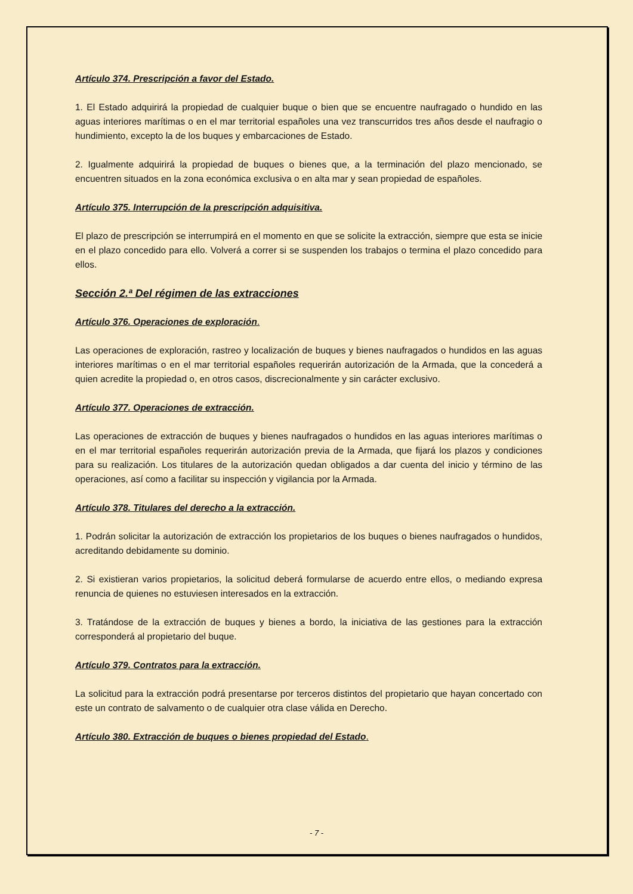Artículo 374. Prescripción a favor del Estado.
1. El Estado adquirirá la propiedad de cualquier buque o bien que se encuentre naufragado o hundido en las aguas interiores marítimas o en el mar territorial españoles una vez transcurridos tres años desde el naufragio o hundimiento, excepto la de los buques y embarcaciones de Estado.
2. Igualmente adquirirá la propiedad de buques o bienes que, a la terminación del plazo mencionado, se encuentren situados en la zona económica exclusiva o en alta mar y sean propiedad de españoles.
Artículo 375. Interrupción de la prescripción adquisitiva.
El plazo de prescripción se interrumpirá en el momento en que se solicite la extracción, siempre que esta se inicie en el plazo concedido para ello. Volverá a correr si se suspenden los trabajos o termina el plazo concedido para ellos.
Sección 2.ª Del régimen de las extracciones
Artículo 376. Operaciones de exploración.
Las operaciones de exploración, rastreo y localización de buques y bienes naufragados o hundidos en las aguas interiores marítimas o en el mar territorial españoles requerirán autorización de la Armada, que la concederá a quien acredite la propiedad o, en otros casos, discrecionalmente y sin carácter exclusivo.
Artículo 377. Operaciones de extracción.
Las operaciones de extracción de buques y bienes naufragados o hundidos en las aguas interiores marítimas o en el mar territorial españoles requerirán autorización previa de la Armada, que fijará los plazos y condiciones para su realización. Los titulares de la autorización quedan obligados a dar cuenta del inicio y término de las operaciones, así como a facilitar su inspección y vigilancia por la Armada.
Artículo 378. Titulares del derecho a la extracción.
1. Podrán solicitar la autorización de extracción los propietarios de los buques o bienes naufragados o hundidos, acreditando debidamente su dominio.
2. Si existieran varios propietarios, la solicitud deberá formularse de acuerdo entre ellos, o mediando expresa renuncia de quienes no estuviesen interesados en la extracción.
3. Tratándose de la extracción de buques y bienes a bordo, la iniciativa de las gestiones para la extracción corresponderá al propietario del buque.
Artículo 379. Contratos para la extracción.
La solicitud para la extracción podrá presentarse por terceros distintos del propietario que hayan concertado con este un contrato de salvamento o de cualquier otra clase válida en Derecho.
Artículo 380. Extracción de buques o bienes propiedad del Estado.
- 7 -